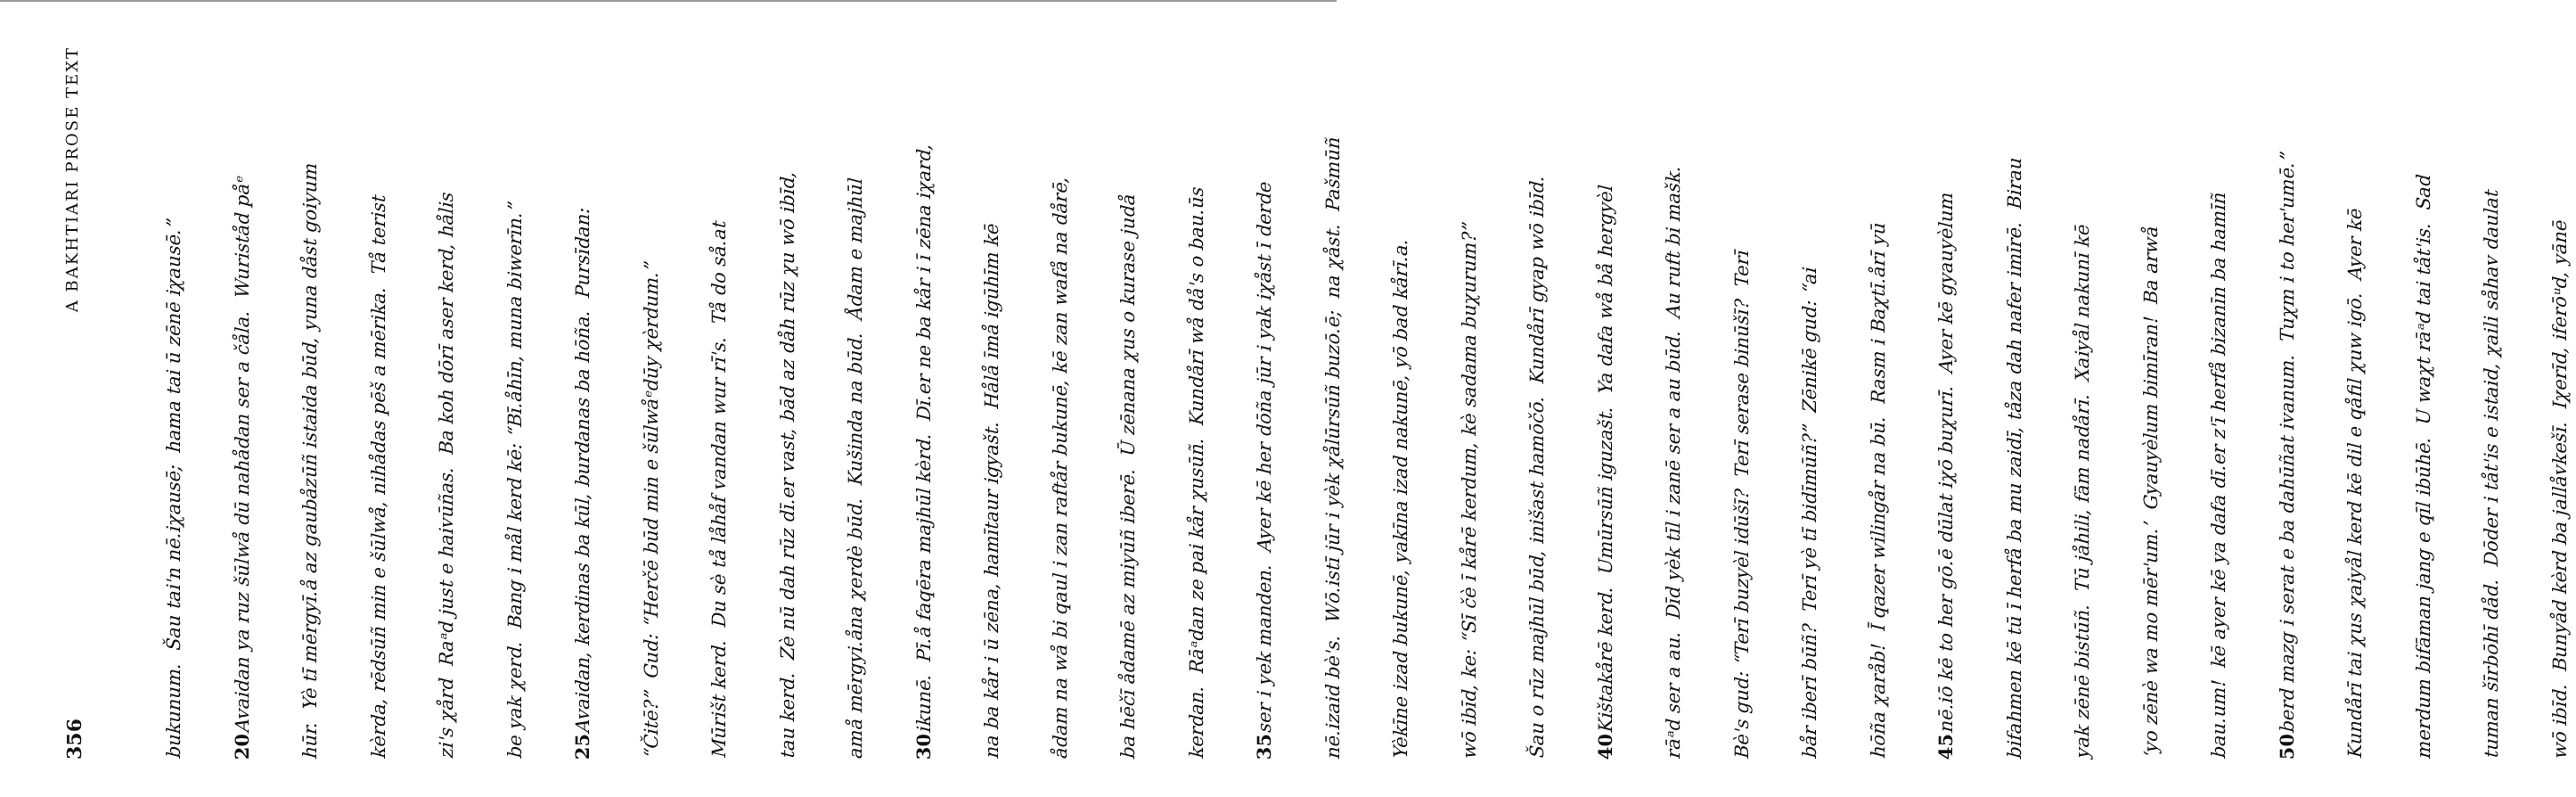356 A BAKHTIARI PROSE TEXT
bukunum. Šau tai'n nē.iχausē; hama tai ū zēnē iχausē.”
20 Avaidan ya ruz šūlwå dū nahådan ser a čåla. Wuriståd påᵉ
hūr. Yè tī mērgyī.å az gaubåzūñ istaida būd, yuna dåst goiyum
kèrda, rēdsūñ min e šūlwå, nihådas pēš a mērika. Tå terist
zi's χård Raᵃd just e haivūñas. Ba koh dōrī aser kerd, hålis
be yak χerd. Bang i mål kerd kē: “Bī.åhīn, muna biwerīn.”
25 Avaidan, kerdinas ba kūl, burdanas ba hōña. Pursīdan:
“Čitē?” Gud: “Herčē būd min e šūlwåᵉdūy χèrdum.”
Mūrišt kerd. Du sè tå låhåf vandan wur rī's. Tå do så.at
tau kerd. Zè nū dah rūz dī.er vast, bād az dåh rūz χu wō ibīd,
amå mērgyi.åna χerdè būd. Kušinda na būd. Ådam e majhūl
30 ikunē. Pī.å faqēra majhūl kèrd. Dī.er ne ba kår i ī zēna iχard,
na ba kår i ū zēna, hamītaur igyašt. Hålå īmå igūhīm kē
ådam na wå bi qaul i zan raftår bukunē, kē zan wafå na dårē,
ba hēčī ådamē az miyūñ iberē. Ū zēnana χus o kurase judå
kerdan. Rāᵃdan ze pai kår χusūñ. Kundårī wå då's o bau.ūs
35 ser i yek manden. Ayer kē her dōña jūr i yak iχåst ī derde
nē.izaid bè's. Wō.istī jūr i yèk χålūrsūñ buzō.ē; na χåst. Pašmūñ
Yèkīne izad bukunē, yakīna izad nakunē, yō bad kårī.a.
wō ibīd, ke: “Sī čè ī kårē kerdum, kè sadama buχurum?”
Šau o rūz majhūl būd, inišast hamōčō. Kundårī gyap wō ibīd.
40 Kištakårē kerd. Umūrsūñ iguzašt. Ya dafa wå bå hergyèl
rāᵃd ser a au. Dīd yèk tīl i zanē ser a au būd. Au ruft bi mašk.
Bè's gud: “Terī buzyèl idūšī? Terī serase binūšī? Terī
bår iberī būñ? Terī yè tī bidīmūñ?” Zēnikē gud: “ai
hōña χaråb! Ī qazer wilingår na bū. Rasm i Baχtī.årī yū
45 nē.iō kē to her gō.ē dūlat iχō buχurī. Ayer kē gyauyèlum
bifahmen kē tū ī herfå ba mu zaidī, tåza dah nafer imīrē. Birau
yak zēnē bistūñ. Tū jåhili, fām nadårī. Xaiyål nakunī kē
‘yo zēnè wa mo mēr'um.’ Gyauyèlum bimīran! Ba arwå
bau.um! kē ayer kē ya dafa dī.er z'ī herfå bizanīn ba hamīñ
50 berd mazg i serat e ba dahūñat ivanum. Tuχm i to her'umē.”
Kundårī tai χus χaiyål kerd kē dil e qåfil χuw igō. Ayer kē
merdum bifāman jang e qīl ibūhē. U waχt rāᵃd tai tåt'is. Sad
tuman šīrbōhī dåd. Dōder i tåt'is e istaid, χaili såhav daulat
wō ibīd. Bunyåd kèrd ba jallåvkešī. Iχerīd, iferōᵘd, yānē